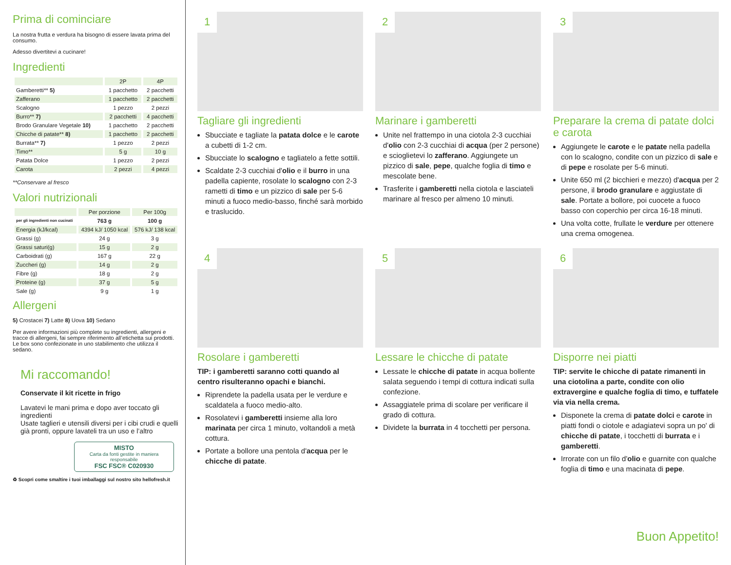Prima di cominciare
La nostra frutta e verdura ha bisogno di essere lavata prima del consumo.
Adesso divertitevi a cucinare!
Ingredienti
| | 2P | 4P |
| --- | --- | --- |
| Gamberetti** 5) | 1 pacchetto | 2 pacchetti |
| Zafferano | 1 pacchetto | 2 pacchetti |
| Scalogno | 1 pezzo | 2 pezzi |
| Burro** 7) | 2 pacchetti | 4 pacchetti |
| Brodo Granulare Vegetale 10) | 1 pacchetto | 2 pacchetti |
| Chicche di patate** 8) | 1 pacchetto | 2 pacchetti |
| Burrata** 7) | 1 pezzo | 2 pezzi |
| Timo** | 5 g | 10 g |
| Patata Dolce | 1 pezzo | 2 pezzi |
| Carota | 2 pezzi | 4 pezzi |
**Conservare al fresco
Valori nutrizionali
| | Per porzione | Per 100g |
| --- | --- | --- |
| per gli ingredienti non cucinati | 763 g | 100 g |
| Energia (kJ/kcal) | 4394 kJ/ 1050 kcal | 576 kJ/ 138 kcal |
| Grassi (g) | 24 g | 3 g |
| Grassi saturi(g) | 15 g | 2 g |
| Carboidrati (g) | 167 g | 22 g |
| Zuccheri (g) | 14 g | 2 g |
| Fibre (g) | 18 g | 2 g |
| Proteine (g) | 37 g | 5 g |
| Sale (g) | 9 g | 1 g |
Allergeni
5) Crostacei 7) Latte 8) Uova 10) Sedano
Per avere informazioni più complete su ingredienti, allergeni e tracce di allergeni, fai sempre riferimento all’etichetta sui prodotti. Le box sono confezionate in uno stabilimento che utilizza il sedano.
Mi raccomando!
Conservate il kit ricette in frigo
Lavatevi le mani prima e dopo aver toccato gli ingredienti
Usate taglieri e utensili diversi per i cibi crudi e quelli già pronti, oppure lavateli tra un uso e l’altro
MISTO
Carta da fonti gestite in maniera responsabile
FSC FSC® C020930
♻ Scopri come smaltire i tuoi imballaggi sul nostro sito hellofresh.it
1
Tagliare gli ingredienti
Sbucciate e tagliate la patata dolce e le carote a cubetti di 1-2 cm.
Sbucciate lo scalogno e tagliatelo a fette sottili.
Scaldate 2-3 cucchiai d'olio e il burro in una padella capiente, rosolate lo scalogno con 2-3 rametti di timo e un pizzico di sale per 5-6 minuti a fuoco medio-basso, finché sarà morbido e traslucido.
2
Marinare i gamberetti
Unite nel frattempo in una ciotola 2-3 cucchiai d'olio con 2-3 cucchiai di acqua (per 2 persone) e scioglietevi lo zafferano. Aggiungete un pizzico di sale, pepe, qualche foglia di timo e mescolate bene.
Trasferite i gamberetti nella ciotola e lasciateli marinare al fresco per almeno 10 minuti.
3
Preparare la crema di patate dolci e carota
Aggiungete le carote e le patate nella padella con lo scalogno, condite con un pizzico di sale e di pepe e rosolate per 5-6 minuti.
Unite 650 ml (2 bicchieri e mezzo) d'acqua per 2 persone, il brodo granulare e aggiustate di sale. Portate a bollore, poi cuocete a fuoco basso con coperchio per circa 16-18 minuti.
Una volta cotte, frullate le verdure per ottenere una crema omogenea.
4
Rosolare i gamberetti
TIP: i gamberetti saranno cotti quando al centro risulteranno opachi e bianchi.
Riprendete la padella usata per le verdure e scaldatela a fuoco medio-alto.
Rosolatevi i gamberetti insieme alla loro marinata per circa 1 minuto, voltandoli a metà cottura.
Portate a bollore una pentola d'acqua per le chicche di patate.
5
Lessare le chicche di patate
Lessate le chicche di patate in acqua bollente salata seguendo i tempi di cottura indicati sulla confezione.
Assaggiatele prima di scolare per verificare il grado di cottura.
Dividete la burrata in 4 tocchetti per persona.
6
Disporre nei piatti
TIP: servite le chicche di patate rimanenti in una ciotolina a parte, condite con olio extravergine e qualche foglia di timo, e tuffatele via via nella crema.
Disponete la crema di patate dolci e carote in piatti fondi o ciotole e adagiatevi sopra un po' di chicche di patate, i tocchetti di burrata e i gamberetti.
Irrorate con un filo d'olio e guarnite con qualche foglia di timo e una macinata di pepe.
Buon Appetito!